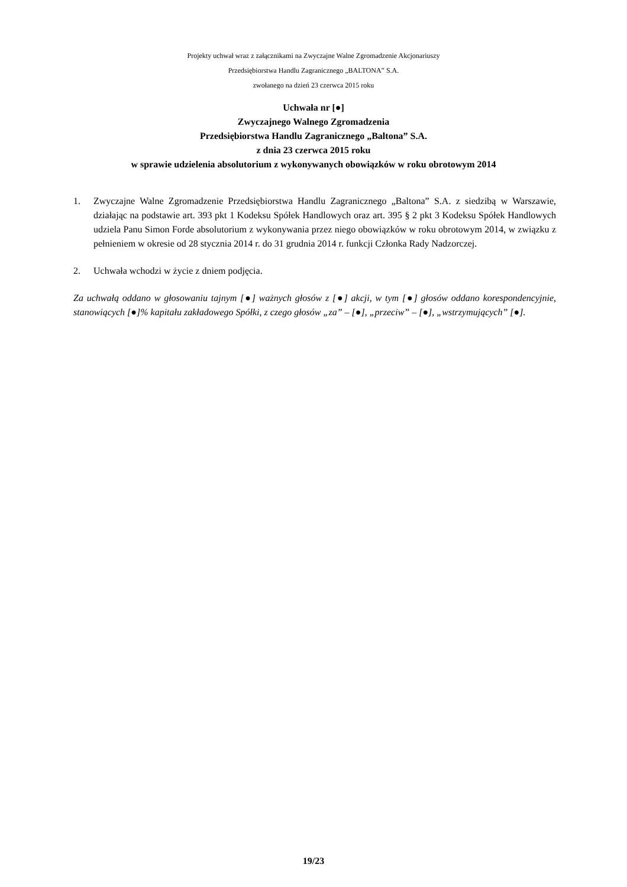Projekty uchwał wraz z załącznikami na Zwyczajne Walne Zgromadzenie Akcjonariuszy
Przedsiębiorstwa Handlu Zagranicznego „BALTONA” S.A.
zwołanego na dzień 23 czerwca 2015 roku
Uchwała nr [●]
Zwyczajnego Walnego Zgromadzenia
Przedsiębiorstwa Handlu Zagranicznego „Baltona” S.A.
z dnia 23 czerwca 2015 roku
w sprawie udzielenia absolutorium z wykonywanych obowiązków w roku obrotowym 2014
1. Zwyczajne Walne Zgromadzenie Przedsiębiorstwa Handlu Zagranicznego „Baltona” S.A. z siedzibą w Warszawie, działając na podstawie art. 393 pkt 1 Kodeksu Spółek Handlowych oraz art. 395 § 2 pkt 3 Kodeksu Spółek Handlowych udziela Panu Simon Forde absolutorium z wykonywania przez niego obowiązków w roku obrotowym 2014, w związku z pełnieniem w okresie od 28 stycznia 2014 r. do 31 grudnia 2014 r. funkcji Członka Rady Nadzorczej.
2. Uchwała wchodzi w życie z dniem podjęcia.
Za uchwałą oddano w głosowaniu tajnym [●] ważnych głosów z [●] akcji, w tym [●] głosów oddano korespondencyjnie, stanowiących [●]% kapitału zakładowego Spółki, z czego głosów „za” – [●], „przeciw” – [●], „wstrzymujących” [●].
19/23